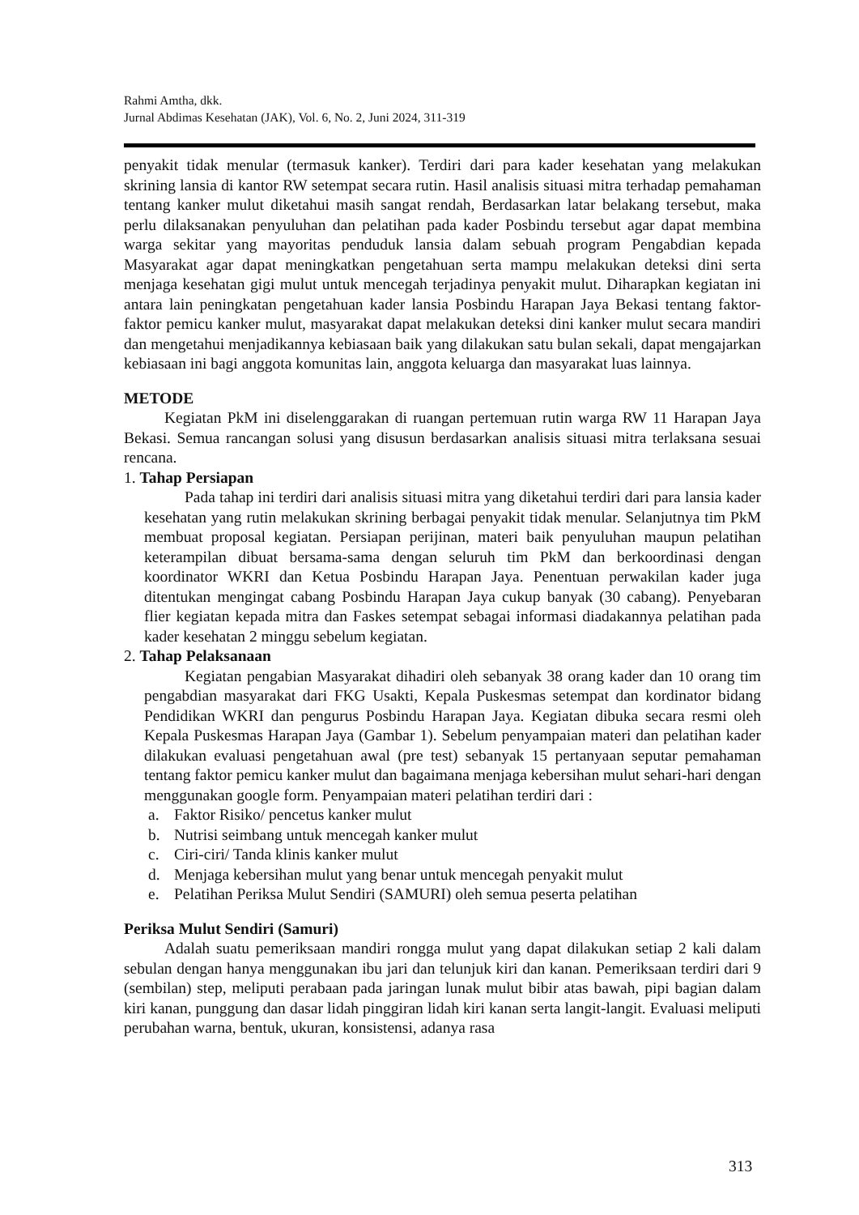Rahmi Amtha, dkk.
Jurnal Abdimas Kesehatan (JAK), Vol. 6, No. 2, Juni 2024, 311-319
penyakit tidak menular (termasuk kanker). Terdiri dari para kader kesehatan yang melakukan skrining lansia di kantor RW setempat secara rutin. Hasil analisis situasi mitra terhadap pemahaman tentang kanker mulut diketahui masih sangat rendah, Berdasarkan latar belakang tersebut, maka perlu dilaksanakan penyuluhan dan pelatihan pada kader Posbindu tersebut agar dapat membina warga sekitar yang mayoritas penduduk lansia dalam sebuah program Pengabdian kepada Masyarakat agar dapat meningkatkan pengetahuan serta mampu melakukan deteksi dini serta menjaga kesehatan gigi mulut untuk mencegah terjadinya penyakit mulut. Diharapkan kegiatan ini antara lain peningkatan pengetahuan kader lansia Posbindu Harapan Jaya Bekasi tentang faktor-faktor pemicu kanker mulut, masyarakat dapat melakukan deteksi dini kanker mulut secara mandiri dan mengetahui menjadikannya kebiasaan baik yang dilakukan satu bulan sekali, dapat mengajarkan kebiasaan ini bagi anggota komunitas lain, anggota keluarga dan masyarakat luas lainnya.
METODE
Kegiatan PkM ini diselenggarakan di ruangan pertemuan rutin warga RW 11 Harapan Jaya Bekasi. Semua rancangan solusi yang disusun berdasarkan analisis situasi mitra terlaksana sesuai rencana.
1. Tahap Persiapan
Pada tahap ini terdiri dari analisis situasi mitra yang diketahui terdiri dari para lansia kader kesehatan yang rutin melakukan skrining berbagai penyakit tidak menular. Selanjutnya tim PkM membuat proposal kegiatan. Persiapan perijinan, materi baik penyuluhan maupun pelatihan keterampilan dibuat bersama-sama dengan seluruh tim PkM dan berkoordinasi dengan koordinator WKRI dan Ketua Posbindu Harapan Jaya. Penentuan perwakilan kader juga ditentukan mengingat cabang Posbindu Harapan Jaya cukup banyak (30 cabang). Penyebaran flier kegiatan kepada mitra dan Faskes setempat sebagai informasi diadakannya pelatihan pada kader kesehatan 2 minggu sebelum kegiatan.
2. Tahap Pelaksanaan
Kegiatan pengabian Masyarakat dihadiri oleh sebanyak 38 orang kader dan 10 orang tim pengabdian masyarakat dari FKG Usakti, Kepala Puskesmas setempat dan kordinator bidang Pendidikan WKRI dan pengurus Posbindu Harapan Jaya. Kegiatan dibuka secara resmi oleh Kepala Puskesmas Harapan Jaya (Gambar 1). Sebelum penyampaian materi dan pelatihan kader dilakukan evaluasi pengetahuan awal (pre test) sebanyak 15 pertanyaan seputar pemahaman tentang faktor pemicu kanker mulut dan bagaimana menjaga kebersihan mulut sehari-hari dengan menggunakan google form. Penyampaian materi pelatihan terdiri dari :
a. Faktor Risiko/ pencetus kanker mulut
b. Nutrisi seimbang untuk mencegah kanker mulut
c. Ciri-ciri/ Tanda klinis kanker mulut
d. Menjaga kebersihan mulut yang benar untuk mencegah penyakit mulut
e. Pelatihan Periksa Mulut Sendiri (SAMURI) oleh semua peserta pelatihan
Periksa Mulut Sendiri (Samuri)
Adalah suatu pemeriksaan mandiri rongga mulut yang dapat dilakukan setiap 2 kali dalam sebulan dengan hanya menggunakan ibu jari dan telunjuk kiri dan kanan. Pemeriksaan terdiri dari 9 (sembilan) step, meliputi perabaan pada jaringan lunak mulut bibir atas bawah, pipi bagian dalam kiri kanan, punggung dan dasar lidah pinggiran lidah kiri kanan serta langit-langit. Evaluasi meliputi perubahan warna, bentuk, ukuran, konsistensi, adanya rasa
313